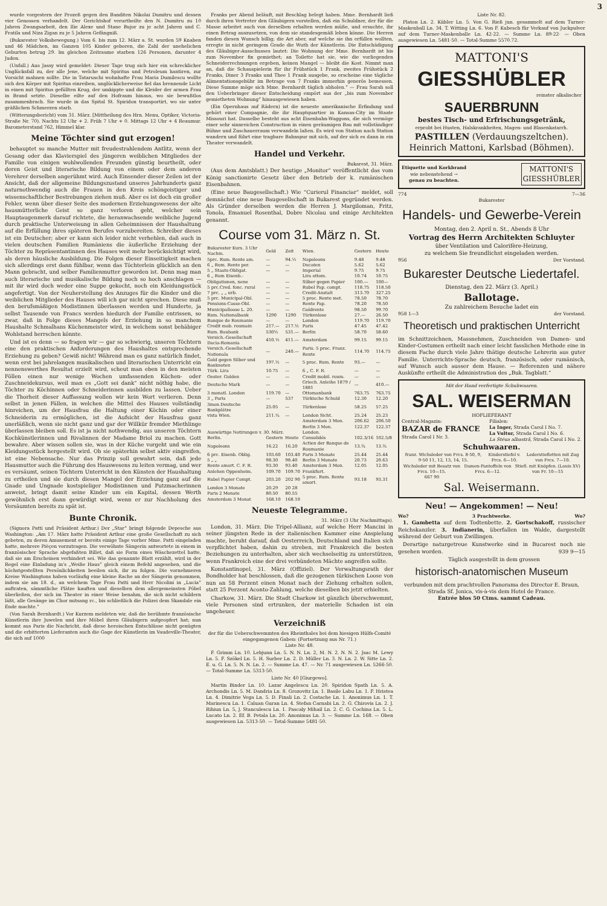3
wurde vorgestern der Prozeß gegen den Banditen Nikolai Dumitru und dessen vier Genossen verhandelt. Der Gerichtshof verurtheilte den N. Dumitru zu 10 Jahren Zwangsarbeit, den Ilie Alexe und Stane Bujor zu je acht Jahren und C. Fratila und Niza Zigan zu je 5 Jahren Gefängniß.
(Bukarester Volksbewegung.) Vom 6. bis zum 12. März a. St. wurden 59 Knaben und 46 Mädchen, im Ganzen 105 Kinder geboren, die Zahl der unehelichen Geburten betrug 29. Im gleichen Zeitraume starben 126 Personen, darunter 4 Juden.
(Unfall.) Aus Jassy wird gemeldet: Dieser Tage trug sich hier ein schrecklicher Unglücksfall zu, der alle Jene, welche mit Spiritus und Petroleum hantiren, zur Vorsicht mahnen sollte. Die in Tataruschi wohnhafte Frau Maria Dumilescu wollte sich den Körper mit Spiritus einreiben, unglücklicherweise fiel das brennende Licht in einen mit Spiritus gefüllten Krug, der umkippte und die Kleider der armen Frau in Brand setzte. Dieselbe eilte auf den Hofraum hinaus, wo sie bewußtlos zusammenbrach. Sie wurde in das Spital St. Spiridon transportirt, wo sie unter gräßlichen Schmerzen starb.
(Witterungsbericht) vom 31. März. [Mittheilung des Hrn. Menu, Optiker, Victoria-Straße Nr. 70). Nachts 12 Uhr + 2. Früh 7 Uhr + 0. Mittags 12 Uhr + 4 Reaumur. Barometerstand 762, Himmel klar.
Meine Töchter sind gut erzogen!
behauptet so manche Mutter mit freudestrahlendem Antlitz, wenn der Gesang oder das Klavierspiel des jüngeren weiblichen Mitgliedes der Familie von einigen wohlwollenden Freunden günstig beurtheilt, oder deren Geist und literarische Bildung von einem oder dem anderen Verehrer derselben angerühmt wird. Auch Einsender dieser Zeilen ist der Ansicht, daß der allgemeine Bildungszustand unseres Jahrhunderts ganz naturnothwendig auch die Frauen in den Kreis schöngeistiger und wissenschaftlicher Bestrebungen ziehen muß. Aber es ist doch ein großer Fehler, wenn über dieser Seite des modernen Erziehungswesens der alte hausmütterliche Geist so ganz verloren geht, welcher sein Hauptaugenmerk darauf richtete, die heranwachsende weibliche Jugend durch praktische Unterweisung in allen Geheimnissen der Haushaltung auf die Erfüllung ihres späteren Berufes vorzubereiten. Schreiber dieses ist ein Deutscher; aber er kann sich leider nicht verhehlen, daß auch in vielen deutschen Familien Rumäniens die äußerliche Erziehung der Töchter zu Repräsentantinnen des Hauses weit mehr berücksichtigt wird, als deren häusliche Ausbildung. Die Folgen dieser Einseitigkeit machen sich allerdings erst dann fühlbar, wenn das Töchterlein glücklich an den Mann gebracht, und selber Familienmutter geworden ist. Denn mag man auch literarische und musikalische Bildung noch so hoch anschlagen — mit ihr wird doch weder eine Suppe gekocht, noch ein Kleidungsstück angefertigt. Von der Neuherstellung des Anzuges für die Kinder und die weiblichen Mitglieder des Hauses will ich gar nicht sprechen. Diese muß den berufsmäßigen Modistinnen überlassen werden und Hunderte, ja selbst Tausende von Francs werden hiedurch der Familie entrissen, so zwar, daß in Folge dieses Mangels der Erziehung in so manchem Haushalte Schmalhans Küchenmeister wird, in welchem sonst behäbiger Wohlstand herrschen könnte.
Und ist es denn — so fragen wir — gar so schwierig, unseren Töchtern eine den praktischen Anforderungen des Haushaltes entsprechende Erziehung zu geben? Gewiß nicht! Während man es ganz natürlich findet, wenn erst bei jahrelangen musikalischen und literarischen Unterricht ein nennenswerthes Resultat erzielt wird, scheut man eben in den meisten Föllen einen nur wenige Wochen umfassenden Küchen- oder Zuschneidekursus, weil man es „Gott sei dank“ nicht nöthig habe, die Töchter zu Köchinnen oder Schneiderinnen ausbilden zu lassen. Ueber die Thorheit dieser Auffassung wollen wir kein Wort verlieren. Denn selbst in jenen Fällen, in welchen die Mittel des Hauses vollständig hinreichen, um der Hausfrau die Haltung einer Köchin oder einer Schneiderin zu ermöglichen, ist die Aufsicht der Hausfrau ganz unerläßlich, wenn sie nicht ganz und gar der Willkür fremder Miethlinge überlassen bleiben soll. Es ist ja nicht nothwendig, aus unseren Töchtern Kochkünstlerinnen und Rivalinnen der Madame Briol zu machen. Gott bewahre. Aber wissen sollen sie, was in der Küche vorgeht und wie ein Kleidungsstück hergestellt wird. Ob sie späterhin selbst aktiv eingreifen, ist eine Nebensache. Nur das Prinzip soll gewahrt sein, daß jede Hausmutter auch die Führung des Hauswesens zu leiten vermag, und wer es versäumt, seinen Töchtern Unterricht in den Künsten der Haushaltung zu ertheilen und sie durch diesen Mangel der Erziehung ganz auf die Gnade und Ungnade kostspieliger Modistinnen und Putzmacherinnen anweist, bringt damit seine Kinder um ein Kapital, dessen Werth gewöhnlich erst dann gewürdigt wird, wenn er zur Nachholung des Versäumten bereits zu spät ist.
Bunte Chronik.
(Signora Patti und Präsident Arthur.) Der „Star“ bringt folgende Depesche aus Washington: „Am 17. März hatte Präsident Arthur eine große Gesellschaft zu sich gebeten, zu deren Amusement er bereits einige Tage vorher Mme. Patti eingeladen hatte, mehrere Pièçen vorzutragen. Die verwöhnte Sängerin antwortete in einem in französischer Sprache abgefaßten Billet, daß sie Form eines Wäschezettel hatte, daß sie am Erscheinen verhindert sei. Wie das genannte Blatt erzählt, wird in der Regel eine Einladung in's „Weiße Haus“ gleich einem Befehl angesehen, und die höchstgestellten Persönlichkeiten beeilen sich, ihr zu folgen. Die vornehmeren Kreise Washingtons haben vorläufig eine kleine Rache an der Sängerin genommen, indem sie am 18. d., an welchem Tage Frau Patti und Herr Nicolini in „Lucia“ auftraten, sämmtliche Plätze kauften und dieselben dem allergemeinsten Pöbel überließen, der sich im Theater in einer Weise benahm, die sich nicht schildern läßt, alle Gesänge im Chor mitsang rc., bis schließlich die Polizei dem Skandale ein Ende machte.“
(Von Sarah Bernhardt.) Vor Kurzem meldeten wir, daß die berühmte französische Künstlerin ihre Juwelen und ihre Möbel ihren Gläubigern aufgeopfert hat; nun kommt aus Paris die Nachricht, daß diese heroischen Entschlüsse nicht genügten und die erbitterten Lieferanten auch die Gage der Künstlerin im Vaudeville-Theater, die sich auf 1000
Franks per Abend beläuft, mit Beschlag belegt haben. Mme. Bernhardt ließ durch ihren Vertreter den Gläubigern vorstellen, daß ein Schuldner, der für die Masse arbeitet auch von derselben erhalten werden müße, und ersuchte, ihr einen Betrag auszusetzen, von dem sie standesgemäß leben könne. Die Herren fanden diesen Wunsch billig; die Art aber, auf welche sie ihn erfüllen wollten, erregte in nicht geringem Grade die Wuth der Künstlerin. Die Entschädigung des Gläubiger-Ausschusses lautet: Die Wohnung der Mme. Bernhardt ist bis zum November fix gemiethet; an Toilette hat sie, wie die vorliegenden Schneiderrechnungen ergeben, keinen Mangel — bleibt die Kost. Nimmt man an, daß die Schauspielerin für ihr Frühstück 1 Frank, zweites Frühstück 2 Franks, Diner 3 Franks und Thee 1 Frank ausgebe, so erscheine eine tägliche Alimentationsgebühr im Betrage von 7 Franks immerhin generös bemessen. Diese Summe möge sich Mme. Bernhardt täglich abholen.“ — Frau Sarah soll den Ueberbringer dieser Entscheidung empört aus der „bis zum November gemietheten Wohnung“ hinausgewiesen haben.
(Ein Opernhaus auf Rädern) ist die neueste amerikanische Erfindung und gehört einer Compagnie, die ihr Hauptquartier in Kansas-City im Staate Missouri hat. Dasselbe besteht aus acht Eisenbahn-Waggons, die sich vermöge einer sehr sinnreichen Construction in einen geräumigen Bau mit vollständiger Bühne und Zuschauerraum verwandeln laßen. Es wird von Station nach Station wandern und führt eine tragbare Bahnspur mit sich, auf der sich es dann in ein Theater verwandelt.
Handel und Verkehr.
Bukarest, 31. März.
(Aus dem Amtsblatt.) Der heutige „Monitor“ veröffentlicht das vom König sanctionirte Gesetz über den Betrieb der k. rumänischen Eisenbahnen.
(Eine neue Baugesellschaft.) Wie “Curierul Financiar“ meldet, soll demnächst eine neue Baugesellschaft in Bukarest gegründet werden. Als Gründer derselben werden die Herren J. Margiloman, Fritz, Tonola, Emanuel Rosenthal, Dobre Nicolau und einige Architekten genannt.
Course vom 31. März n. St.
| Bukarester Kurs. 3 Uhr Nachm. | Geld | Zeit | Wien. | Gestern | Heute |
| --- | --- | --- | --- | --- | --- |
| 5prc. Rum. Rente am. | — | 94.½ | Napoleons | 9.48 | 9.48 |
| 6 „ Rum. Rente per. | — | — | Ducaten | 5.62 | 5.62 |
| 5 „ Staats-Obligat. | — | — | Imperial | 9.75 | 9.75 |
| 6 „ Rum Eisenb.- | | | Lira ottom. | 10.74 | 10.75 |
| Obligationen, nene | — | — | Silber gegen Papier | 100.— | 100— |
| 5 prc.Cred. fonc. rural | — | — | Rubel Pap. compt. | 118.75 | 118.50 |
| 7 prc. „ „ urb. | — | — | Credit-Anstalt | 313.70 | 327.25 |
| 5 prc. Municipal-Obl. | — | — | 5 proc. Rente met. | 78.50 | 78.70 |
| Pensions-Casse-Obl. | — | — | Rente Pap. | 78.20 | 78.50 |
| Municipalloose L. 20. | — | — | Goldrente | 98.50 | 99.70 |
| Rum. Nationalbank | 1290 | 1290 | Türkenlose | 27.— | 26.50 |
| Banque de Roumanie | — | — | London | 119.70 | 119.70 |
| Credit mob. roumain | 217.— | 217.½ | Paris | 47.45 | 47.42 |
| Rum. Baubank | 530½ | 531.— | Berlin | 58.70 | 58.60 |
| Versich.-Gesellschaft Dacia-Romania | 410.½ | 411.— | Amsterdam | 99.15 | 99.15 |
| Versich.-Gesellschaft Nationala | — | 240.— | Paris. 5 proc. Franz. Rente | 114.70 | 114.75 |
| Gold gegen Silber und Banknoten | 197.½ | — | 5 proc. Rum. Rente | 93.— | — |
| Türk. Lira | 10.75 | — | 6 „ C. F. R. | — | — |
| Oester. Gulden | — | — | Credit mobil. roum. | — | — |
| Deutsche Mark | — | — | Griech. Anleihe 1879 / 1881 | — | 410.— |
| 3 monatl. London | 119.70 | — | Ottomanbank | 763.75 | 763.75 |
| 3 „ Paris | — | 537 | Türkische Schuld | 12.30 | 12.20 |
| 3mon.Deutsche Bankplätze | 25.05 | — | Türkenlose | 58.25 | 57.25 |
| vista Wien. | 211.¼ | — | London Sicht. | 25.24 | 25.23 |
| | | | Amsterdam 3 Mon. | 206.62 | 206.50 |
| | | | Berlin 3 Mon. | 122.37 | 122.37 |
| Auswärtige Notirungen v. 30. März. | | | London. | | |
| Berlin. | Gestern | Heute | Consolidés | 102.3/16 | 102.5/8 |
| Napoleons | 16.22 | 16.20 | Actien der Banque de Roumanie | 13.¾ | 13.¾ |
| 6 prc. Eisenb. Oblig. | 103.60 | 103.40 | Paris 3 Monate | 25.44 | 25.44 |
| 5 „ „ | 98.30 | 98.40 | Berlin 3 Monate | 20.73 | 20.63 |
| Rente amort. C. F. R. | 93.30 | 93.40 | Amsterdam 3 Mon. | 12.05 | 12.05 |
| Anlehen Oppenheim. | 109.70 | 109.70 | Frankfurt. | | |
| Rubel Papier Compt. | 203.20 | 202 90 | 5 proc. Rum. Rente amort. | 93.18 | 93.31 |
| London 3 Monate | 20.29 | 20 28 | | | |
| Paris 2 Monate | 80.50 | 80.55 | | | |
| Amsterdam 3 Monat | 168.10 | 168.10 | | | |
Neueste Telegramme.
31. März (3 Uhr Nachmittags).
London, 31. März. Die Tripel-Allianz, auf welche Herr Mancini in seiner jüngsten Rede in der italienischen Kammer eine Anspielung machte, beruht darauf, daß Oesterreich, Deutschland und Italien sich verpflichtet haben, dahin zu streben, mit Frankreich die besten Beziehungen zu unterhalten, aber sich wechselseitig zu unterstützen, wenn Frankreich eine der drei verbündeten Mächte angreifen sollte.
Konstantinopel, 31. März (Offiziel). Der Verwaltungsrath der Bondholder hat beschlossen, daß die gezogenen türkischen Loose von nun an 58 Perzent einen Monat nach der Ziehung erhalten sollen, statt 25 Perzent Aconto-Zahlung, welche dieselben bis jetzt erhielten.
Charkow, 31. März. Die Stadt Charkow ist gänzlich überschwemmt, viele Personen sind ertrunken, der materielle Schaden ist ein ungeheuer.
Verzeichniß
der für die Ueberschwemmten des Rheinthales bei dem hiesigen Hülfs-Comité eingegangenen Gaben: (Fortsetzung aus Nr. 71.)
Liste Nr. 48.
F. Grimm Ln. 10. Lebjunn Ln. 5. N. N. Ln. 2, M. N. 2. N. N. 2. Jsac M. Lewy Ln. 5. F. Szökel Ln. 5. H. Surber Ln. 2. D. Müller Ln. 3. N. Ln. 2. W. Sitte Ln. 2. E. u. G. Ln. 5. N. N. Ln. 2. — Summe Ln. 47. — Nr. 71 ausgewiesen Ln. 5266·50. — Total-Summe Ln. 5313·50.
Liste Nr. 40 [Giurgewo].
Martin Binder Ln. 10. Lazar Angelescu Ln. 20. Spiridon Spath Ln. 5. A. Archondis Ln. 5. M. Dandria Ln. 8. Grozovitz Ln. 1. Basile Labu Ln. 1. F. Hristea Ln. 4. Dimitrie Vega Ln. 5. D. Finali Ln. 2. Costache Ln. 1. Anonimus Ln. 1. T. Marinescu Ln. 1. Caluan Guran Ln. 4. Stefan Carnabi Ln. 2. G. Chirovis Ln. 2. J. Rihiun Ln. 5, J. Stanculescu Ln. 1. Pascaly Mihail Ln. 2. C. G. Cochina Ln. 5. L. Lucato Ln. 2. Ef. B. Petala Ln. 20. Anonimus Ln. 3. — Summe Ln. 168. — Oben ausgewiesen Ln. 5313·50. — Total-Summe 5481·50.
Liste Nr. 82.
Platon Ln. 2. Kübler Ln. 5. Von G. Rieß jun. gesammelt auf dem Turner-Maskenball Ln. 34. T. Witting Ln. 6. Von F. Kubesch für Verkauf von Juckpulver auf dem Turner-Maskenballe Ln. 42·22. — Summe Ln. 89·22· — Oben ausgewiesen Ln. 5481·50. — Total-Summe 5570.72.
MATTONI'S
GIESSHÜBLER
reinster alkalischer
SAUERBRUNN
bestes Tisch- und Erfrischungsgetränk,
erprobt bei Husten, Halskrankheiten, Magen- und Blasenkatarrh.
PASTILLEN (Verdauungszeltchen).
Heinrich Mattoni, Karlsbad (Böhmen).
Etiquette und Korkbrand
wie nebenstehend →
genau zu beachten.
MATTONI'S
GIESSHÜBLER
774 7—36
Bukarester
Handels- und Gewerbe-Verein
Montag, den 2. April n. St., Abends 8 Uhr
Vortrag des Herrn Architekten Schluyter
über Ventilation und Calorifère-Heizung,
zu welchem Sie freundlichst eingeladen werden.
956 Der Vorstand.
Bukarester Deutsche Liedertafel.
Dienstag, den 22. März (3. April.)
Ballotage.
Zu zahlreichem Besuche ladet ein
958 1—3 der Vorstand.
Theoretisch und praktischen Unterricht
im Schnittzeichnen, Massnehmen, Zuschneiden von Damen- und Kinder-Costumen ertheilt nach einer leicht fasslichen Methode eine in diesem Fache durch viele Jahre thätige deutsche Lehrerin aus guter Familie. Unterrichts-Sprache deutsch, französisch, oder rumänisch, auf Wunsch auch ausser dem Hause. — Referenzen und nähere Auskünfte ertheilt die Administration des „Buk. Tagblatt.“
Mit der Hand verfertigte Schuhwaaren.
SAL. WEISERMAN
HOFLIEFERANT
Central-Magazin:
BAZAR de FRANCE
Strada Carol I Nr. 3.
Filialen:
La Inger, Strada Carol I No. 7.
La Vultur, Strada Carol I No. 6.
La Stéua albastră, Strada Carol I No. 2.
Schuhwaaren.
franz. Wichsleder von Frcs. 8·50, 9, 9·50 11, 12, 13, 14, 15.
Kinderstiefel v. Frcs. 6—10. Lederstiefletten mit Zug von Frcs. 7—10.
Wichsleder mit Besatz von Frcs. 10—15.
667 90
Damen-Pantoffeln von Frcs. 6—12.
Stiefl. mit Knöpfen. (Louis XV) von Fr. 10—15
Sal. Weisermann.
Neu! — Angekommen! — Neu!
Wo? 3 Prachtwerke. Wo?
1. Gambetta auf dem Todtenbette. 2. Gortschakoff, russischer Reichskanzler. 3. Indianerin, überfallen im Walde, dargestellt während der Geburt von Zwillingen.
Derartige naturgetreue Kunstwerke sind in Bucarest noch nie gesehen worden. 939 9—15
Täglich ausgestellt in dem grossen
historisch-anatomischen Museum
verbunden mit dem prachtvollen Panorama des Director E. Braun, Strada Sf. Jonica, vis-à-vis dem Hotel de France.
Entrée blos 50 Ctms. sammt Cadeau.